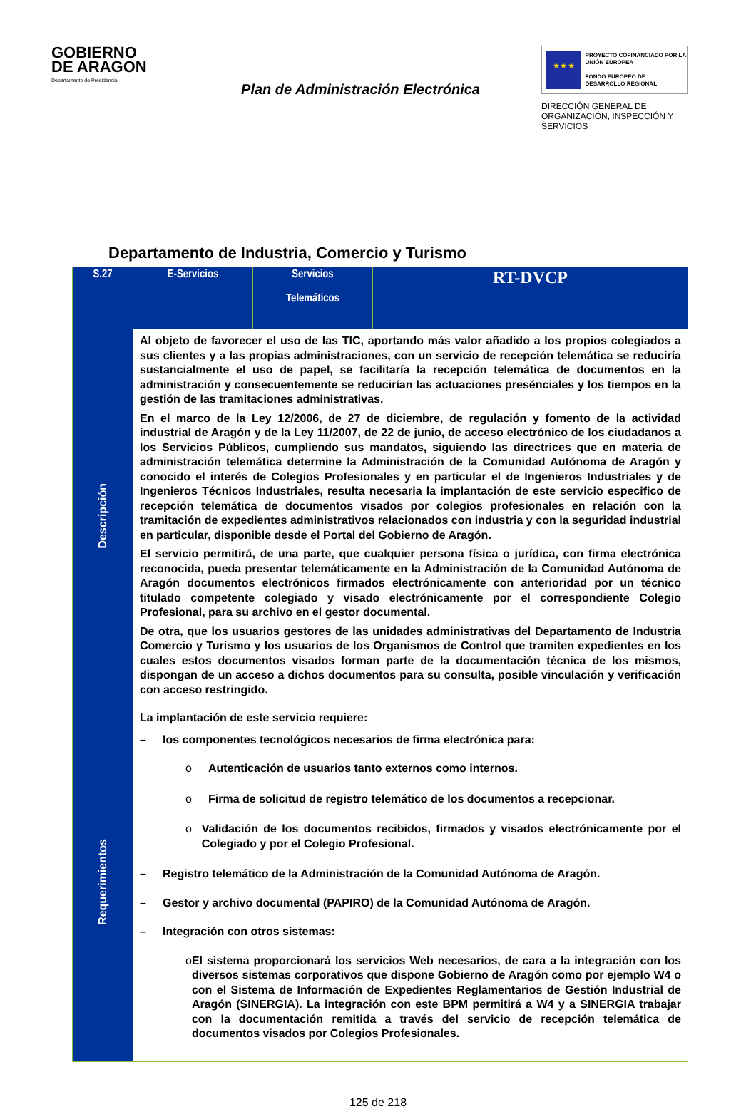GOBIERNO
DE ARAGON
Departamento de Presidencia
Plan de Administración Electrónica
★ ★ ★
PROYECTO COFINANCIADO POR LA UNIÓN EUROPEA
FONDO EUROPEO DE DESARROLLO REGIONAL
DIRECCIÓN GENERAL DE ORGANIZACIÓN, INSPECCIÓN Y SERVICIOS
Departamento de Industria, Comercio y Turismo
| S.27 | E-Servicios | Servicios Telemáticos | RT-DVCP |
| --- | --- | --- | --- |
| Descripción | Al objeto de favorecer el uso de las TIC, aportando más valor añadido a los propios colegiados a sus clientes y a las propias administraciones, con un servicio de recepción telemática se reduciría sustancialmente el uso de papel, se facilitaría la recepción telemática de documentos en la administración y consecuentemente se reducirían las actuaciones presénciales y los tiempos en la gestión de las tramitaciones administrativas. En el marco de la Ley 12/2006, de 27 de diciembre, de regulación y fomento de la actividad industrial de Aragón y de la Ley 11/2007, de 22 de junio, de acceso electrónico de los ciudadanos a los Servicios Públicos, cumpliendo sus mandatos, siguiendo las directrices que en materia de administración telemática determine la Administración de la Comunidad Autónoma de Aragón y conocido el interés de Colegios Profesionales y en particular el de Ingenieros Industriales y de Ingenieros Técnicos Industriales, resulta necesaria la implantación de este servicio especifico de recepción telemática de documentos visados por colegios profesionales en relación con la tramitación de expedientes administrativos relacionados con industria y con la seguridad industrial en particular, disponible desde el Portal del Gobierno de Aragón. El servicio permitirá, de una parte, que cualquier persona física o jurídica, con firma electrónica reconocida, pueda presentar telemáticamente en la Administración de la Comunidad Autónoma de Aragón documentos electrónicos firmados electrónicamente con anterioridad por un técnico titulado competente colegiado y visado electrónicamente por el correspondiente Colegio Profesional, para su archivo en el gestor documental. De otra, que los usuarios gestores de las unidades administrativas del Departamento de Industria Comercio y Turismo y los usuarios de los Organismos de Control que tramiten expedientes en los cuales estos documentos visados forman parte de la documentación técnica de los mismos, dispongan de un acceso a dichos documentos para su consulta, posible vinculación y verificación con acceso restringido. | | |
| Requerimientos | La implantación de este servicio requiere: – los componentes tecnológicos necesarios de firma electrónica para: o Autenticación de usuarios tanto externos como internos. o Firma de solicitud de registro telemático de los documentos a recepcionar. o Validación de los documentos recibidos, firmados y visados electrónicamente por el Colegiado y por el Colegio Profesional. – Registro telemático de la Administración de la Comunidad Autónoma de Aragón. – Gestor y archivo documental (PAPIRO) de la Comunidad Autónoma de Aragón. – Integración con otros sistemas: o El sistema proporcionará los servicios Web necesarios, de cara a la integración con los diversos sistemas corporativos que dispone Gobierno de Aragón como por ejemplo W4 o con el Sistema de Información de Expedientes Reglamentarios de Gestión Industrial de Aragón (SINERGIA). La integración con este BPM permitirá a W4 y a SINERGIA trabajar con la documentación remitida a través del servicio de recepción telemática de documentos visados por Colegios Profesionales. | | |
125 de 218